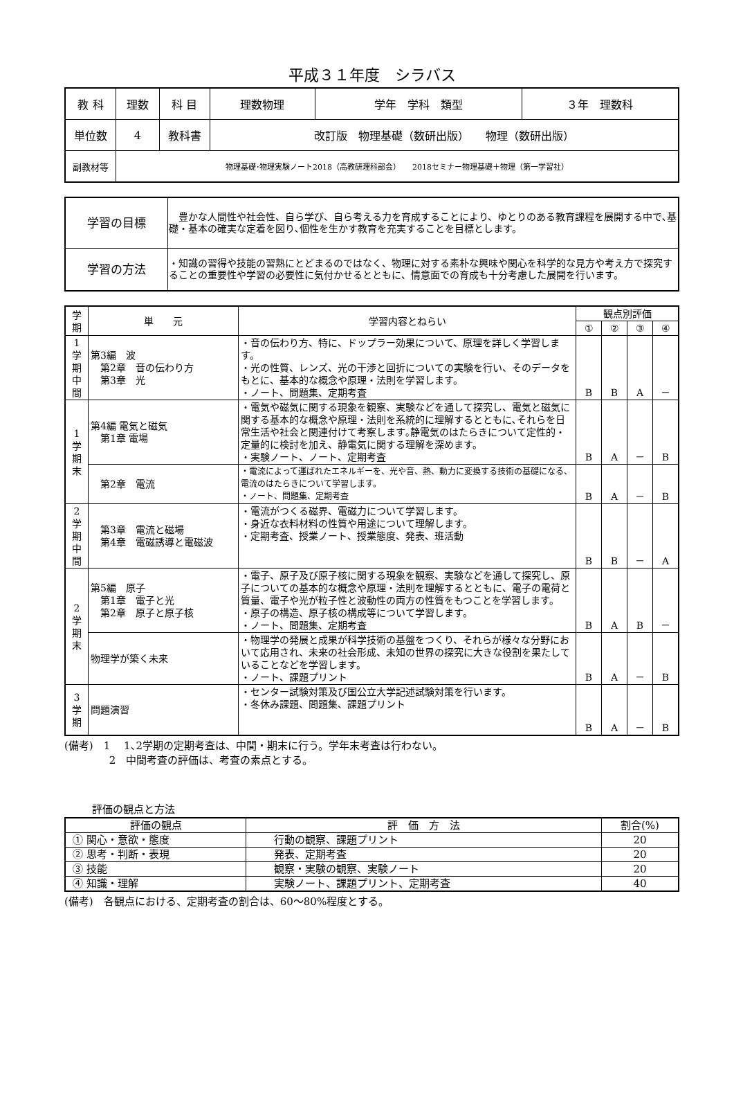平成３１年度　シラバス
| 教 科 | 理数 | 科 目 | 理数物理 | 学年 学科 類型 | ３年 理数科 |
| 単位数 | 4 | 教科書 | 改訂版 物理基礎（数研出版） 物理（数研出版） | | |
| 副教材等 | 物理基礎･物理実験ノート2018（高教研理科部会） 2018セミナー物理基礎＋物理（第一学習社） | | | | |
| 学習の目標 | 豊かな人間性や社会性、自ら学び、自ら考える力を育成することにより、ゆとりのある教育課程を展開する中で､基礎・基本の確実な定着を図り､個性を生かす教育を充実することを目標とします。 |
| 学習の方法 | ・知識の習得や技能の習熟にとどまるのではなく、物理に対する素朴な興味や関心を科学的な見方や考え方で探究することの重要性や学習の必要性に気付かせるとともに、情意面での育成も十分考慮した展開を行います。 |
| 学 期 | 単 元 | 学習内容とねらい | 観点別評価 | | | |
| | | | ① | ② | ③ | ④ |
| 1 学 期 中 間 | 第3編 波 第2章 音の伝わり方 第3章 光 | ・音の伝わり方、特に、ドップラー効果について、原理を詳しく学習します。 ・光の性質、レンズ、光の干渉と回折についての実験を行い、そのデータをもとに、基本的な概念や原理・法則を学習します。 ・ノート、問題集、定期考査 | B | B | A | － |
| 1 学 期 末 | 第4編 電気と磁気 第1章 電場 | ・電気や磁気に関する現象を観察、実験などを通して探究し、電気と磁気に関する基本的な概念や原理・法則を系統的に理解するとともに､それらを日常生活や社会と関連付けて考察します｡静電気のはたらきについて定性的・定量的に検討を加え、静電気に関する理解を深めます。 ・実験ノート、ノート、定期考査 | B | A | － | B |
| | 第2章 電流 | ・電流によって運ばれたエネルギーを、光や音、熱、動力に変換する技術の基礎になる、電流のはたらきについて学習します。 ・ノート、問題集、定期考査 | B | A | － | B |
| 2 学 期 中 間 | 第3章 電流と磁場 第4章 電磁誘導と電磁波 | ・電流がつくる磁界、電磁力について学習します。 ・身近な衣料材料の性質や用途について理解します。 ・定期考査、授業ノート、授業態度、発表、班活動 | B | B | － | A |
| 2 学 期 末 | 第5編 原子 第1章 電子と光 第2章 原子と原子核 | ・電子、原子及び原子核に関する現象を観察、実験などを通して探究し、原子についての基本的な概念や原理・法則を理解するとともに、電子の電荷と質量、電子や光が粒子性と波動性の両方の性質をもつことを学習します。 ・原子の構造、原子核の構成等について学習します。 ・ノート、問題集、定期考査 | B | A | B | － |
| | 物理学が築く未来 | ・物理学の発展と成果が科学技術の基盤をつくり、それらが様々な分野において応用され、未来の社会形成、未知の世界の探究に大きな役割を果たしていることなどを学習します。 ・ノート、課題プリント | B | A | － | B |
| 3 学 期 | 問題演習 | ・センター試験対策及び国公立大学記述試験対策を行います。 ・冬休み課題、問題集、課題プリント | B | A | － | B |
(備考)　1　 1､2学期の定期考査は、中間・期末に行う。学年末考査は行わない。
　　　　 2　中間考査の評価は、考査の素点とする。
評価の観点と方法
| 評価の観点 | 評 価 方 法 | 割合(%) |
| --- | --- | --- |
| ① 関心・意欲・態度 | 行動の観察、課題プリント | 20 |
| ② 思考・判断・表現 | 発表、定期考査 | 20 |
| ③ 技能 | 観察・実験の観察、実験ノート | 20 |
| ④ 知識・理解 | 実験ノート、課題プリント、定期考査 | 40 |
(備考)　各観点における、定期考査の割合は、60～80%程度とする。